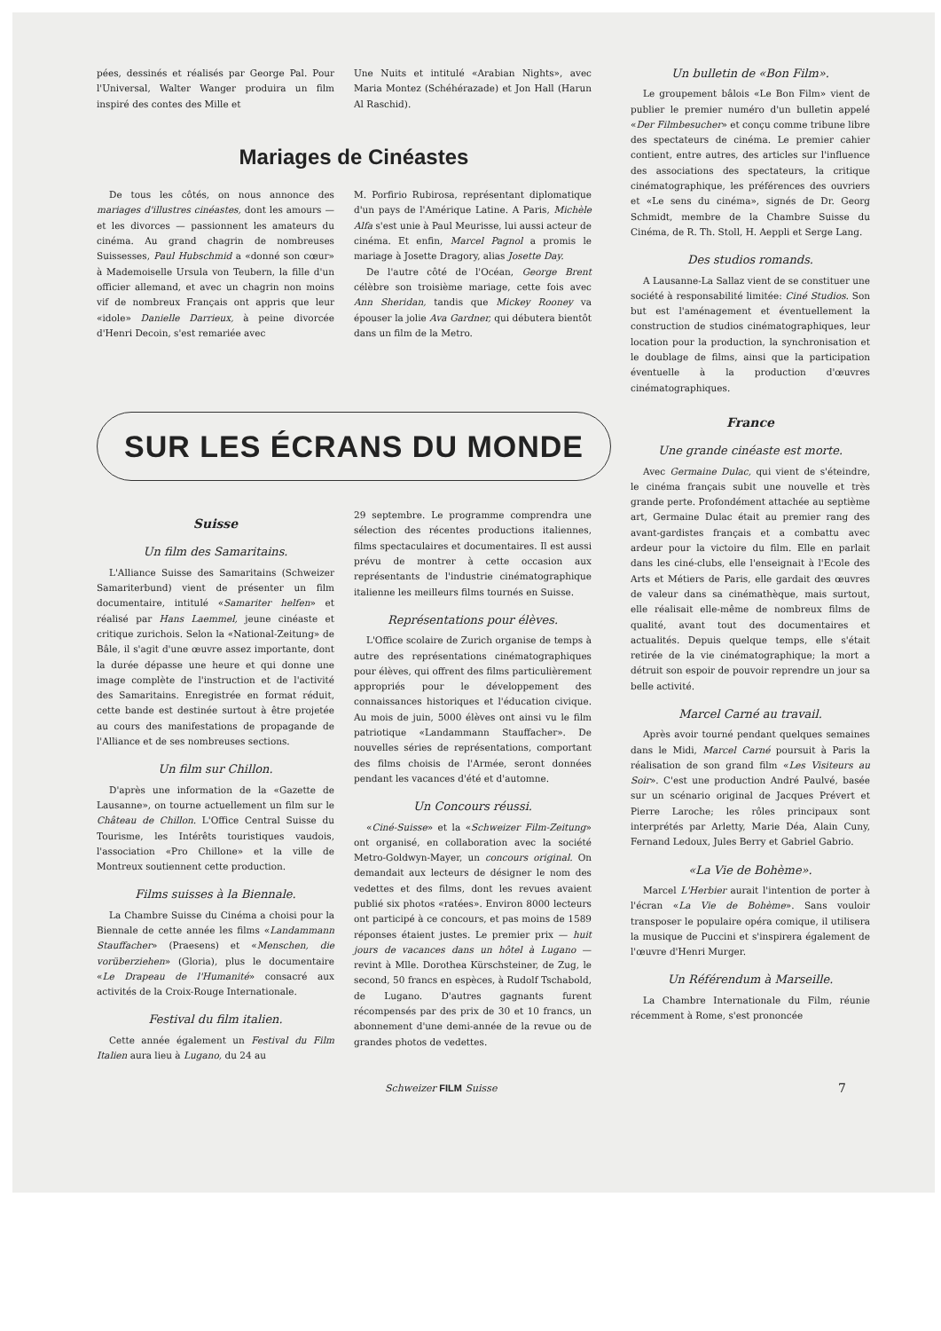pées, dessinés et réalisés par George Pal. Pour l'Universal, Walter Wanger produira un film inspiré des contes des Mille et
Une Nuits et intitulé «Arabian Nights», avec Maria Montez (Schéhérazade) et Jon Hall (Harun Al Raschid).
Mariages de Cinéastes
De tous les côtés, on nous annonce des mariages d'illustres cinéastes, dont les amours — et les divorces — passionnent les amateurs du cinéma. Au grand chagrin de nombreuses Suissesses, Paul Hubschmid a «donné son cœur» à Mademoiselle Ursula von Teubern, la fille d'un officier allemand, et avec un chagrin non moins vif de nombreux Français ont appris que leur «idole» Danielle Darrieux, à peine divorcée d'Henri Decoin, s'est remariée avec
M. Porfirio Rubirosa, représentant diplomatique d'un pays de l'Amérique Latine. A Paris, Michèle Alfa s'est unie à Paul Meurisse, lui aussi acteur de cinéma. Et enfin, Marcel Pagnol a promis le mariage à Josette Dragory, alias Josette Day.
De l'autre côté de l'Océan, George Brent célèbre son troisième mariage, cette fois avec Ann Sheridan, tandis que Mickey Rooney va épouser la jolie Ava Gardner, qui débutera bientôt dans un film de la Metro.
SUR LES ÉCRANS DU MONDE
Suisse
Un film des Samaritains.
L'Alliance Suisse des Samaritains (Schweizer Samariterbund) vient de présenter un film documentaire, intitulé «Samariter helfen» et réalisé par Hans Laemmel, jeune cinéaste et critique zurichois. Selon la «National-Zeitung» de Bâle, il s'agit d'une œuvre assez importante, dont la durée dépasse une heure et qui donne une image complète de l'instruction et de l'activité des Samaritains. Enregistrée en format réduit, cette bande est destinée surtout à être projetée au cours des manifestations de propagande de l'Alliance et de ses nombreuses sections.
Un film sur Chillon.
D'après une information de la «Gazette de Lausanne», on tourne actuellement un film sur le Château de Chillon. L'Office Central Suisse du Tourisme, les Intérêts touristiques vaudois, l'association «Pro Chillone» et la ville de Montreux soutiennent cette production.
Films suisses à la Biennale.
La Chambre Suisse du Cinéma a choisi pour la Biennale de cette année les films «Landammann Stauffacher» (Praesens) et «Menschen, die vorüberziehen» (Gloria), plus le documentaire «Le Drapeau de l'Humanité» consacré aux activités de la Croix-Rouge Internationale.
Festival du film italien.
Cette année également un Festival du Film Italien aura lieu à Lugano, du 24 au
29 septembre. Le programme comprendra une sélection des récentes productions italiennes, films spectaculaires et documentaires. Il est aussi prévu de montrer à cette occasion aux représentants de l'industrie cinématographique italienne les meilleurs films tournés en Suisse.
Représentations pour élèves.
L'Office scolaire de Zurich organise de temps à autre des représentations cinématographiques pour élèves, qui offrent des films particulièrement appropriés pour le développement des connaissances historiques et l'éducation civique. Au mois de juin, 5000 élèves ont ainsi vu le film patriotique «Landammann Stauffacher». De nouvelles séries de représentations, comportant des films choisis de l'Armée, seront données pendant les vacances d'été et d'automne.
Un Concours réussi.
«Ciné-Suisse» et la «Schweizer Film-Zeitung» ont organisé, en collaboration avec la société Metro-Goldwyn-Mayer, un concours original. On demandait aux lecteurs de désigner le nom des vedettes et des films, dont les revues avaient publié six photos «ratées». Environ 8000 lecteurs ont participé à ce concours, et pas moins de 1589 réponses étaient justes. Le premier prix — huit jours de vacances dans un hôtel à Lugano — revint à Mlle. Dorothea Kürschsteiner, de Zug, le second, 50 francs en espèces, à Rudolf Tschabold, de Lugano. D'autres gagnants furent récompensés par des prix de 30 et 10 francs, un abonnement d'une demi-année de la revue ou de grandes photos de vedettes.
Un bulletin de «Bon Film».
Le groupement bâlois «Le Bon Film» vient de publier le premier numéro d'un bulletin appelé «Der Filmbesucher» et conçu comme tribune libre des spectateurs de cinéma. Le premier cahier contient, entre autres, des articles sur l'influence des associations des spectateurs, la critique cinématographique, les préférences des ouvriers et «Le sens du cinéma», signés de Dr. Georg Schmidt, membre de la Chambre Suisse du Cinéma, de R. Th. Stoll, H. Aeppli et Serge Lang.
Des studios romands.
A Lausanne-La Sallaz vient de se constituer une société à responsabilité limitée: Ciné Studios. Son but est l'aménagement et éventuellement la construction de studios cinématographiques, leur location pour la production, la synchronisation et le doublage de films, ainsi que la participation éventuelle à la production d'œuvres cinématographiques.
France
Une grande cinéaste est morte.
Avec Germaine Dulac, qui vient de s'éteindre, le cinéma français subit une nouvelle et très grande perte. Profondément attachée au septième art, Germaine Dulac était au premier rang des avant-gardistes français et a combattu avec ardeur pour la victoire du film. Elle en parlait dans les ciné-clubs, elle l'enseignait à l'Ecole des Arts et Métiers de Paris, elle gardait des œuvres de valeur dans sa cinémathèque, mais surtout, elle réalisait elle-même de nombreux films de qualité, avant tout des documentaires et actualités. Depuis quelque temps, elle s'était retirée de la vie cinématographique; la mort a détruit son espoir de pouvoir reprendre un jour sa belle activité.
Marcel Carné au travail.
Après avoir tourné pendant quelques semaines dans le Midi, Marcel Carné poursuit à Paris la réalisation de son grand film «Les Visiteurs au Soir». C'est une production André Paulvé, basée sur un scénario original de Jacques Prévert et Pierre Laroche; les rôles principaux sont interprétés par Arletty, Marie Déa, Alain Cuny, Fernand Ledoux, Jules Berry et Gabriel Gabrio.
«La Vie de Bohème».
Marcel L'Herbier aurait l'intention de porter à l'écran «La Vie de Bohème». Sans vouloir transposer le populaire opéra comique, il utilisera la musique de Puccini et s'inspirera également de l'œuvre d'Henri Murger.
Un Référendum à Marseille.
La Chambre Internationale du Film, réunie récemment à Rome, s'est prononcée
Schweizer FILM Suisse 7